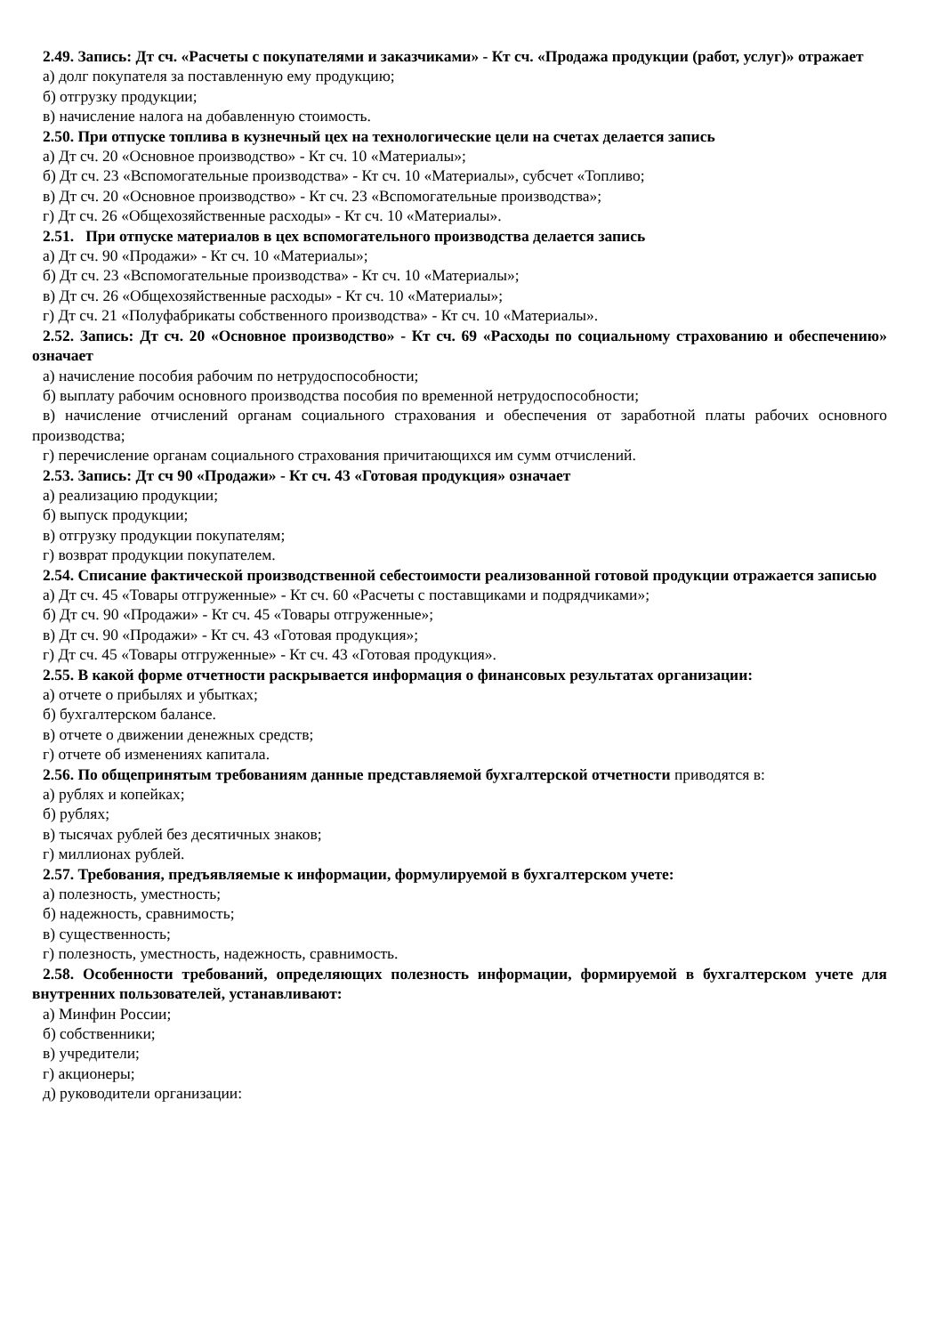2.49. Запись: Дт сч. «Расчеты с покупателями и заказчиками» - Кт сч. «Продажа продукции (работ, услуг)» отражает
а) долг покупателя за поставленную ему продукцию;
б) отгрузку продукции;
в) начисление налога на добавленную стоимость.
2.50. При отпуске топлива в кузнечный цех на технологические цели на счетах делается запись
а) Дт сч. 20 «Основное производство» - Кт сч. 10 «Материалы»;
б) Дт сч. 23 «Вспомогательные производства» - Кт сч. 10 «Материалы», субсчет «Топливо;
в) Дт сч. 20 «Основное производство» - Кт сч. 23 «Вспомогательные производства»;
г) Дт сч. 26 «Общехозяйственные расходы» - Кт сч. 10 «Материалы».
2.51. При отпуске материалов в цех вспомогательного производства делается запись
а) Дт сч. 90 «Продажи» - Кт сч. 10 «Материалы»;
б) Дт сч. 23 «Вспомогательные производства» - Кт сч. 10 «Материалы»;
в) Дт сч. 26 «Общехозяйственные расходы» - Кт сч. 10 «Материалы»;
г) Дт сч. 21 «Полуфабрикаты собственного производства» - Кт сч. 10 «Материалы».
2.52. Запись: Дт сч. 20 «Основное производство» - Кт сч. 69 «Расходы по социальному страхованию и обеспечению» означает
а) начисление пособия рабочим по нетрудоспособности;
б) выплату рабочим основного производства пособия по временной нетрудоспособности;
в) начисление отчислений органам социального страхования и обеспечения от заработной платы рабочих основного производства;
г) перечисление органам социального страхования причитающихся им сумм отчислений.
2.53. Запись: Дт сч 90 «Продажи» - Кт сч. 43 «Готовая продукция» означает
а) реализацию продукции;
б) выпуск продукции;
в) отгрузку продукции покупателям;
г) возврат продукции покупателем.
2.54. Списание фактической производственной себестоимости реализованной готовой продукции отражается записью
а) Дт сч. 45 «Товары отгруженные» - Кт сч. 60 «Расчеты с поставщиками и подрядчиками»;
б) Дт сч. 90 «Продажи» - Кт сч. 45 «Товары отгруженные»;
в) Дт сч. 90 «Продажи» - Кт сч. 43 «Готовая продукция»;
г) Дт сч. 45 «Товары отгруженные» - Кт сч. 43 «Готовая продукция».
2.55. В какой форме отчетности раскрывается информация о финансовых результатах организации:
а) отчете о прибылях и убытках;
б) бухгалтерском балансе.
в) отчете о движении денежных средств;
г) отчете об изменениях капитала.
2.56. По общепринятым требованиям данные представляемой бухгалтерской отчетности приводятся в:
а) рублях и копейках;
б) рублях;
в) тысячах рублей без десятичных знаков;
г) миллионах рублей.
2.57. Требования, предъявляемые к информации, формулируемой в бухгалтерском учете:
а) полезность, уместность;
б) надежность, сравнимость;
в) существенность;
г) полезность, уместность, надежность, сравнимость.
2.58. Особенности требований, определяющих полезность информации, формируемой в бухгалтерском учете для внутренних пользователей, устанавливают:
а) Минфин России;
б) собственники;
в) учредители;
г) акционеры;
д) руководители организации: